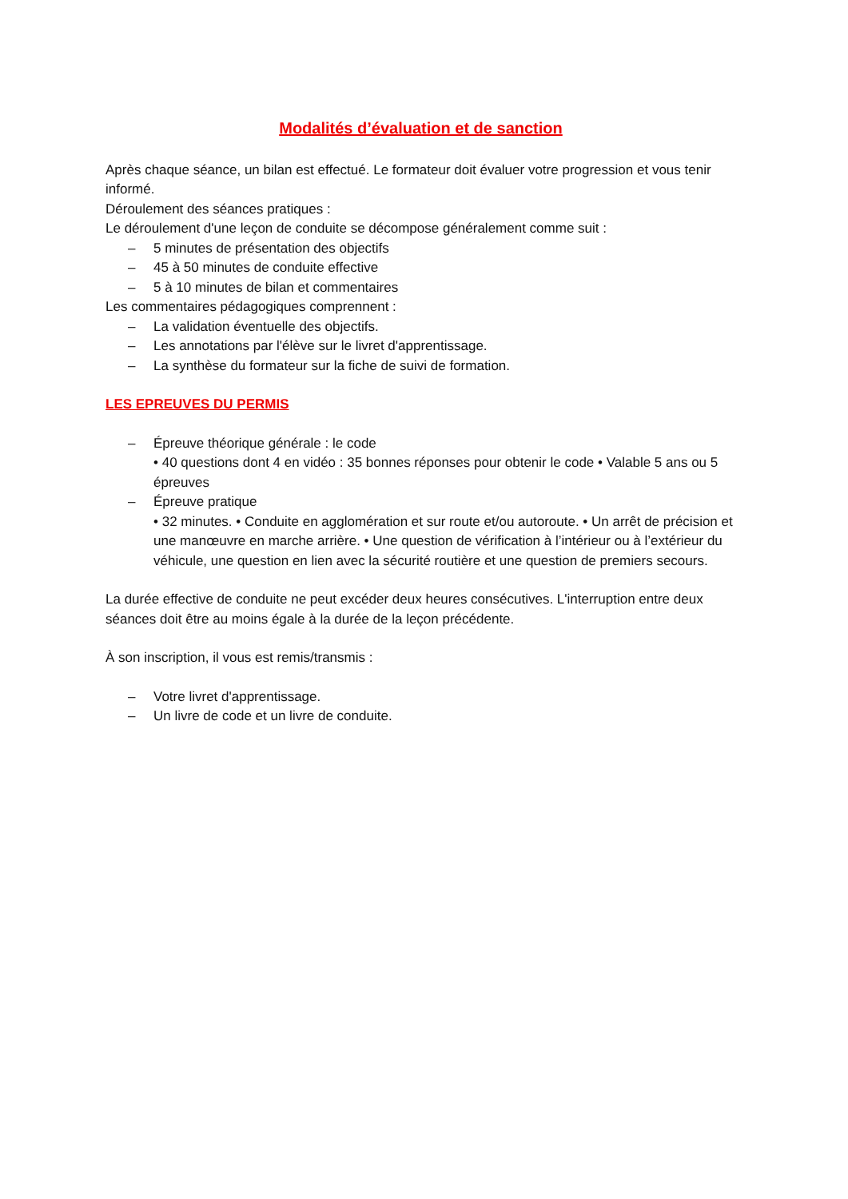Modalités d’évaluation et de sanction
Après chaque séance, un bilan est effectué. Le formateur doit évaluer votre progression et vous tenir informé.
Déroulement des séances pratiques :
Le déroulement d'une leçon de conduite se décompose généralement comme suit :
– 5 minutes de présentation des objectifs
– 45 à 50 minutes de conduite effective
– 5 à 10 minutes de bilan et commentaires
Les commentaires pédagogiques comprennent :
– La validation éventuelle des objectifs.
– Les annotations par l'élève sur le livret d'apprentissage.
– La synthèse du formateur sur la fiche de suivi de formation.
LES EPREUVES DU PERMIS
– Épreuve théorique générale : le code
• 40 questions dont 4 en vidéo : 35 bonnes réponses pour obtenir le code • Valable 5 ans ou 5 épreuves
– Épreuve pratique
• 32 minutes. • Conduite en agglomération et sur route et/ou autoroute. • Un arrêt de précision et une manœuvre en marche arrière. • Une question de vérification à l’intérieur ou à l’extérieur du véhicule, une question en lien avec la sécurité routière et une question de premiers secours.
La durée effective de conduite ne peut excéder deux heures consécutives. L'interruption entre deux séances doit être au moins égale à la durée de la leçon précédente.
À son inscription, il vous est remis/transmis :
– Votre livret d'apprentissage.
– Un livre de code et un livre de conduite.